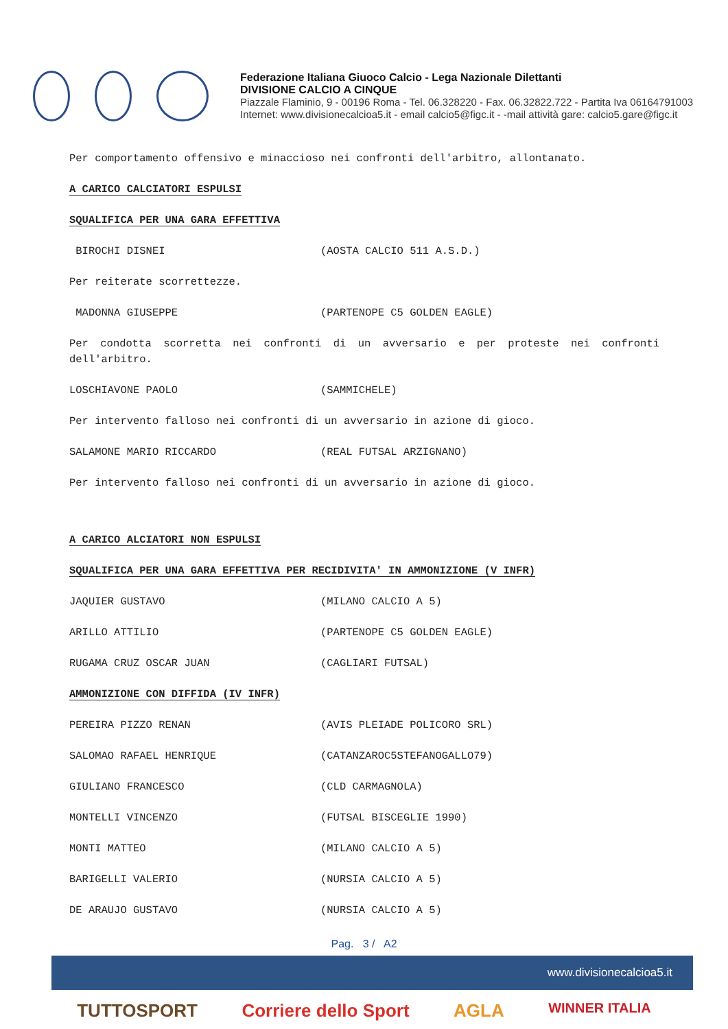Federazione Italiana Giuoco Calcio - Lega Nazionale Dilettanti
DIVISIONE CALCIO A CINQUE
Piazzale Flaminio, 9 - 00196 Roma - Tel. 06.328220 - Fax. 06.32822.722 - Partita Iva 06164791003
Internet: www.divisionecalcioa5.it - email calcio5@figc.it - -mail attività gare: calcio5.gare@figc.it
Per comportamento offensivo e minaccioso nei confronti dell'arbitro, allontanato.
A CARICO CALCIATORI ESPULSI
SQUALIFICA PER UNA GARA EFFETTIVA
BIROCHI DISNEI (AOSTA CALCIO 511 A.S.D.)
Per reiterate scorrettezze.
MADONNA GIUSEPPE (PARTENOPE C5 GOLDEN EAGLE)
Per condotta scorretta nei confronti di un avversario e per proteste nei confronti dell'arbitro.
LOSCHIAVONE PAOLO (SAMMICHELE)
Per intervento falloso nei confronti di un avversario in azione di gioco.
SALAMONE MARIO RICCARDO (REAL FUTSAL ARZIGNANO)
Per intervento falloso nei confronti di un avversario in azione di gioco.
A CARICO ALCIATORI NON ESPULSI
SQUALIFICA PER UNA GARA EFFETTIVA PER RECIDIVITA' IN AMMONIZIONE (V INFR)
JAQUIER GUSTAVO (MILANO CALCIO A 5)
ARILLO ATTILIO (PARTENOPE C5 GOLDEN EAGLE)
RUGAMA CRUZ OSCAR JUAN (CAGLIARI FUTSAL)
AMMONIZIONE CON DIFFIDA (IV INFR)
PEREIRA PIZZO RENAN (AVIS PLEIADE POLICORO SRL)
SALOMAO RAFAEL HENRIQUE (CATANZAROC5STEFANOGALLO79)
GIULIANO FRANCESCO (CLD CARMAGNOLA)
MONTELLI VINCENZO (FUTSAL BISCEGLIE 1990)
MONTI MATTEO (MILANO CALCIO A 5)
BARIGELLI VALERIO (NURSIA CALCIO A 5)
DE ARAUJO GUSTAVO (NURSIA CALCIO A 5)
Pag. 3 / A2
www.divisionecalcioa5.it
TUTTOSPORT Corriere dello Sport AGLA WINNER ITALIA